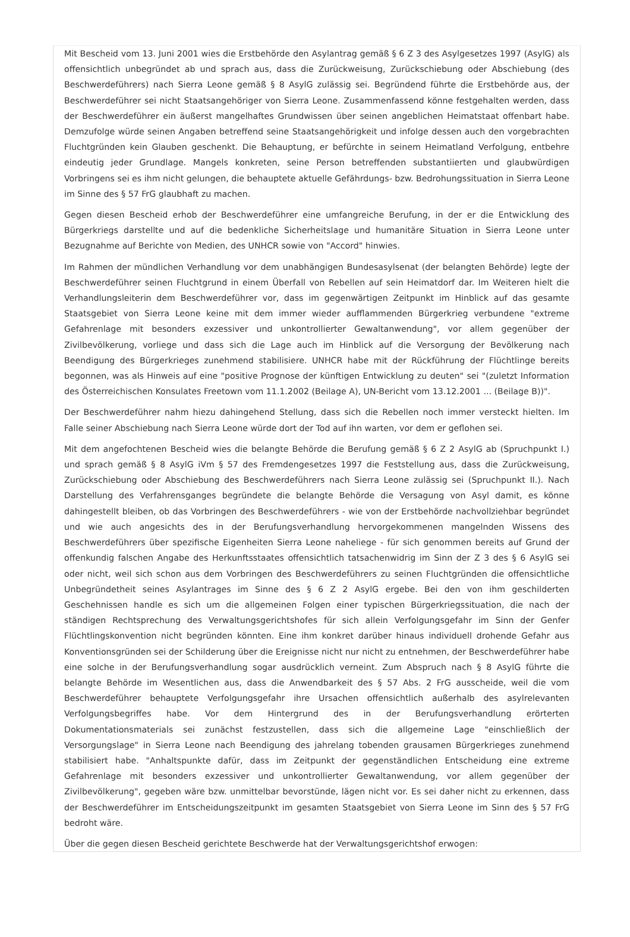Mit Bescheid vom 13. Juni 2001 wies die Erstbehörde den Asylantrag gemäß § 6 Z 3 des Asylgesetzes 1997 (AsylG) als offensichtlich unbegründet ab und sprach aus, dass die Zurückweisung, Zurückschiebung oder Abschiebung (des Beschwerdeführers) nach Sierra Leone gemäß § 8 AsylG zulässig sei. Begründend führte die Erstbehörde aus, der Beschwerdeführer sei nicht Staatsangehöriger von Sierra Leone. Zusammenfassend könne festgehalten werden, dass der Beschwerdeführer ein äußerst mangelhaftes Grundwissen über seinen angeblichen Heimatstaat offenbart habe. Demzufolge würde seinen Angaben betreffend seine Staatsangehörigkeit und infolge dessen auch den vorgebrachten Fluchtgründen kein Glauben geschenkt. Die Behauptung, er befürchte in seinem Heimatland Verfolgung, entbehre eindeutig jeder Grundlage. Mangels konkreten, seine Person betreffenden substantiierten und glaubwürdigen Vorbringens sei es ihm nicht gelungen, die behauptete aktuelle Gefährdungs- bzw. Bedrohungssituation in Sierra Leone im Sinne des § 57 FrG glaubhaft zu machen.
Gegen diesen Bescheid erhob der Beschwerdeführer eine umfangreiche Berufung, in der er die Entwicklung des Bürgerkriegs darstellte und auf die bedenkliche Sicherheitslage und humanitäre Situation in Sierra Leone unter Bezugnahme auf Berichte von Medien, des UNHCR sowie von "Accord" hinwies.
Im Rahmen der mündlichen Verhandlung vor dem unabhängigen Bundesasylsenat (der belangten Behörde) legte der Beschwerdeführer seinen Fluchtgrund in einem Überfall von Rebellen auf sein Heimatdorf dar. Im Weiteren hielt die Verhandlungsleiterin dem Beschwerdeführer vor, dass im gegenwärtigen Zeitpunkt im Hinblick auf das gesamte Staatsgebiet von Sierra Leone keine mit dem immer wieder aufflammenden Bürgerkrieg verbundene "extreme Gefahrenlage mit besonders exzessiver und unkontrollierter Gewaltanwendung", vor allem gegenüber der Zivilbevölkerung, vorliege und dass sich die Lage auch im Hinblick auf die Versorgung der Bevölkerung nach Beendigung des Bürgerkrieges zunehmend stabilisiere. UNHCR habe mit der Rückführung der Flüchtlinge bereits begonnen, was als Hinweis auf eine "positive Prognose der künftigen Entwicklung zu deuten" sei "(zuletzt Information des Österreichischen Konsulates Freetown vom 11.1.2002 (Beilage A), UN-Bericht vom 13.12.2001 ... (Beilage B))".
Der Beschwerdeführer nahm hiezu dahingehend Stellung, dass sich die Rebellen noch immer versteckt hielten. Im Falle seiner Abschiebung nach Sierra Leone würde dort der Tod auf ihn warten, vor dem er geflohen sei.
Mit dem angefochtenen Bescheid wies die belangte Behörde die Berufung gemäß § 6 Z 2 AsylG ab (Spruchpunkt I.) und sprach gemäß § 8 AsylG iVm § 57 des Fremdengesetzes 1997 die Feststellung aus, dass die Zurückweisung, Zurückschiebung oder Abschiebung des Beschwerdeführers nach Sierra Leone zulässig sei (Spruchpunkt II.). Nach Darstellung des Verfahrensganges begründete die belangte Behörde die Versagung von Asyl damit, es könne dahingestellt bleiben, ob das Vorbringen des Beschwerdeführers - wie von der Erstbehörde nachvollziehbar begründet und wie auch angesichts des in der Berufungsverhandlung hervorgekommenen mangelnden Wissens des Beschwerdeführers über spezifische Eigenheiten Sierra Leone naheliege - für sich genommen bereits auf Grund der offenkundig falschen Angabe des Herkunftsstaates offensichtlich tatsachenwidrig im Sinn der Z 3 des § 6 AsylG sei oder nicht, weil sich schon aus dem Vorbringen des Beschwerdeführers zu seinen Fluchtgründen die offensichtliche Unbegründetheit seines Asylantrages im Sinne des § 6 Z 2 AsylG ergebe. Bei den von ihm geschilderten Geschehnissen handle es sich um die allgemeinen Folgen einer typischen Bürgerkriegssituation, die nach der ständigen Rechtsprechung des Verwaltungsgerichtshofes für sich allein Verfolgungsgefahr im Sinn der Genfer Flüchtlingskonvention nicht begründen könnten. Eine ihm konkret darüber hinaus individuell drohende Gefahr aus Konventionsgründen sei der Schilderung über die Ereignisse nicht nur nicht zu entnehmen, der Beschwerdeführer habe eine solche in der Berufungsverhandlung sogar ausdrücklich verneint. Zum Abspruch nach § 8 AsylG führte die belangte Behörde im Wesentlichen aus, dass die Anwendbarkeit des § 57 Abs. 2 FrG ausscheide, weil die vom Beschwerdeführer behauptete Verfolgungsgefahr ihre Ursachen offensichtlich außerhalb des asylrelevanten Verfolgungsbegriffes habe. Vor dem Hintergrund des in der Berufungsverhandlung erörterten Dokumentationsmaterials sei zunächst festzustellen, dass sich die allgemeine Lage "einschließlich der Versorgungslage" in Sierra Leone nach Beendigung des jahrelang tobenden grausamen Bürgerkrieges zunehmend stabilisiert habe. "Anhaltspunkte dafür, dass im Zeitpunkt der gegenständlichen Entscheidung eine extreme Gefahrenlage mit besonders exzessiver und unkontrollierter Gewaltanwendung, vor allem gegenüber der Zivilbevölkerung", gegeben wäre bzw. unmittelbar bevorstünde, lägen nicht vor. Es sei daher nicht zu erkennen, dass der Beschwerdeführer im Entscheidungszeitpunkt im gesamten Staatsgebiet von Sierra Leone im Sinn des § 57 FrG bedroht wäre.
Über die gegen diesen Bescheid gerichtete Beschwerde hat der Verwaltungsgerichtshof erwogen: